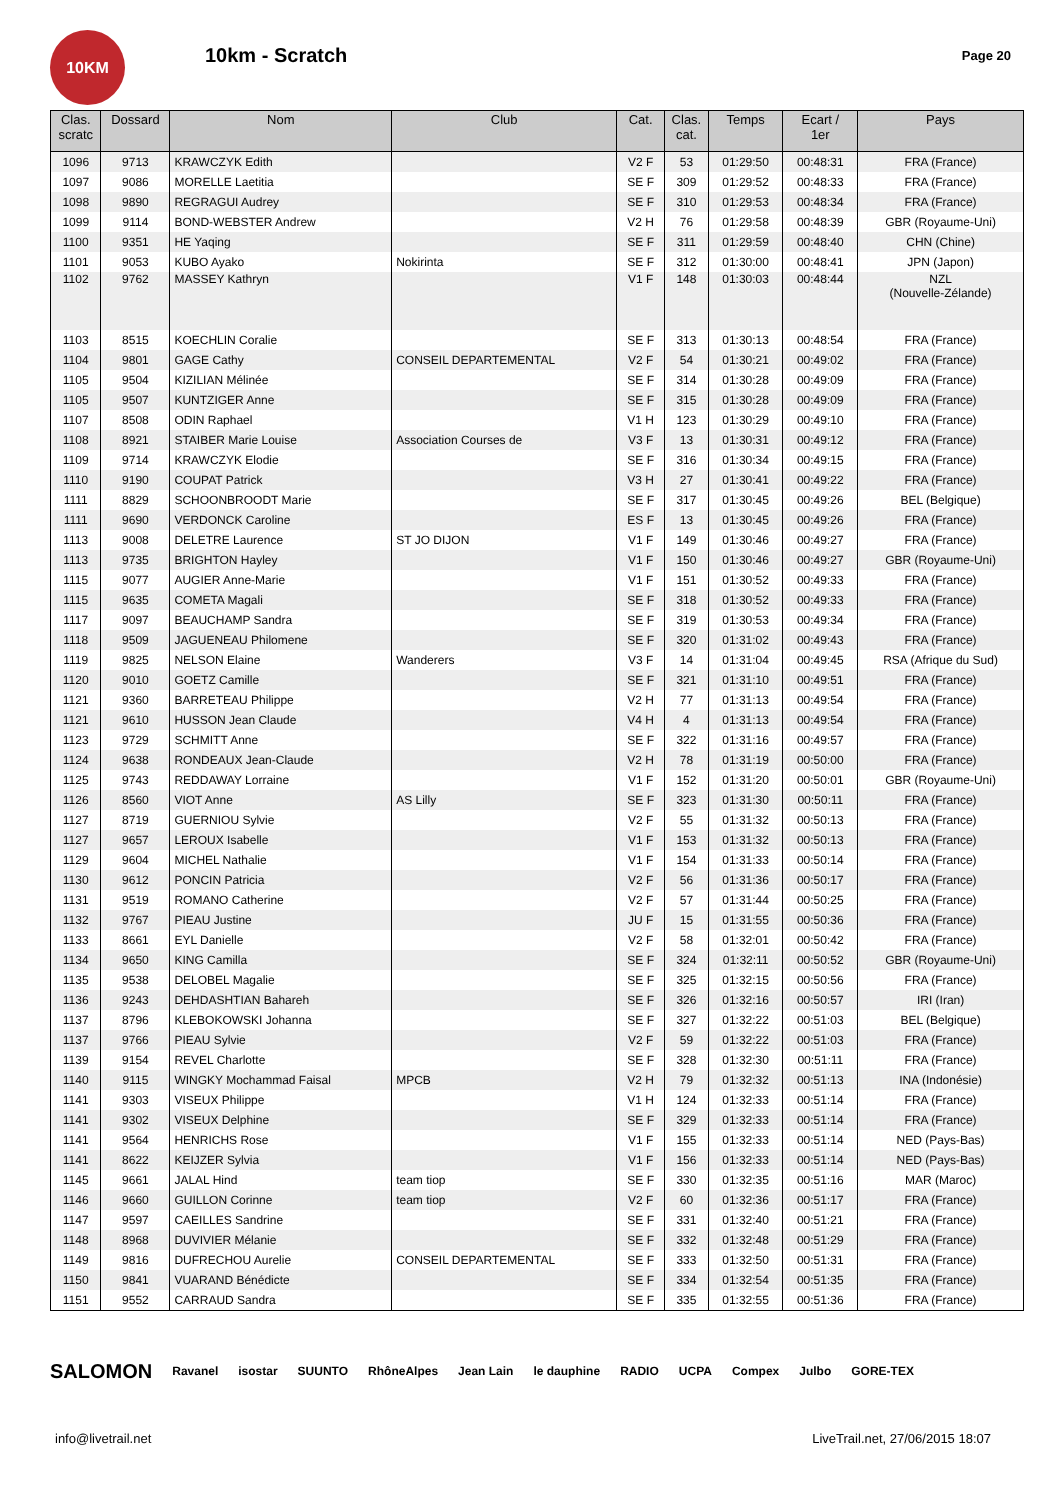10KM
10km - Scratch
Page 20
| Clas. scratc | Dossard | Nom | Club | Cat. | Clas. cat. | Temps | Ecart / 1er | Pays |
| --- | --- | --- | --- | --- | --- | --- | --- | --- |
| 1096 | 9713 | KRAWCZYK Edith | | V2 F | 53 | 01:29:50 | 00:48:31 | FRA (France) |
| 1097 | 9086 | MORELLE Laetitia | | SE F | 309 | 01:29:52 | 00:48:33 | FRA (France) |
| 1098 | 9890 | REGRAGUI Audrey | | SE F | 310 | 01:29:53 | 00:48:34 | FRA (France) |
| 1099 | 9114 | BOND-WEBSTER Andrew | | V2 H | 76 | 01:29:58 | 00:48:39 | GBR (Royaume-Uni) |
| 1100 | 9351 | HE Yaqing | | SE F | 311 | 01:29:59 | 00:48:40 | CHN (Chine) |
| 1101 | 9053 | KUBO Ayako | Nokirinta | SE F | 312 | 01:30:00 | 00:48:41 | JPN (Japon) |
| 1102 | 9762 | MASSEY Kathryn | | V1 F | 148 | 01:30:03 | 00:48:44 | NZL (Nouvelle-Zélande) |
| 1103 | 8515 | KOECHLIN Coralie | | SE F | 313 | 01:30:13 | 00:48:54 | FRA (France) |
| 1104 | 9801 | GAGE Cathy | CONSEIL DEPARTEMENTAL | V2 F | 54 | 01:30:21 | 00:49:02 | FRA (France) |
| 1105 | 9504 | KIZILIAN Mélinée | | SE F | 314 | 01:30:28 | 00:49:09 | FRA (France) |
| 1105 | 9507 | KUNTZIGER Anne | | SE F | 315 | 01:30:28 | 00:49:09 | FRA (France) |
| 1107 | 8508 | ODIN Raphael | | V1 H | 123 | 01:30:29 | 00:49:10 | FRA (France) |
| 1108 | 8921 | STAIBER Marie Louise | Association Courses de | V3 F | 13 | 01:30:31 | 00:49:12 | FRA (France) |
| 1109 | 9714 | KRAWCZYK Elodie | | SE F | 316 | 01:30:34 | 00:49:15 | FRA (France) |
| 1110 | 9190 | COUPAT Patrick | | V3 H | 27 | 01:30:41 | 00:49:22 | FRA (France) |
| 1111 | 8829 | SCHOONBROODT Marie | | SE F | 317 | 01:30:45 | 00:49:26 | BEL (Belgique) |
| 1111 | 9690 | VERDONCK Caroline | | ES F | 13 | 01:30:45 | 00:49:26 | FRA (France) |
| 1113 | 9008 | DELETRE Laurence | ST JO DIJON | V1 F | 149 | 01:30:46 | 00:49:27 | FRA (France) |
| 1113 | 9735 | BRIGHTON Hayley | | V1 F | 150 | 01:30:46 | 00:49:27 | GBR (Royaume-Uni) |
| 1115 | 9077 | AUGIER Anne-Marie | | V1 F | 151 | 01:30:52 | 00:49:33 | FRA (France) |
| 1115 | 9635 | COMETA Magali | | SE F | 318 | 01:30:52 | 00:49:33 | FRA (France) |
| 1117 | 9097 | BEAUCHAMP Sandra | | SE F | 319 | 01:30:53 | 00:49:34 | FRA (France) |
| 1118 | 9509 | JAGUENEAU Philomene | | SE F | 320 | 01:31:02 | 00:49:43 | FRA (France) |
| 1119 | 9825 | NELSON Elaine | Wanderers | V3 F | 14 | 01:31:04 | 00:49:45 | RSA (Afrique du Sud) |
| 1120 | 9010 | GOETZ Camille | | SE F | 321 | 01:31:10 | 00:49:51 | FRA (France) |
| 1121 | 9360 | BARRETEAU Philippe | | V2 H | 77 | 01:31:13 | 00:49:54 | FRA (France) |
| 1121 | 9610 | HUSSON Jean Claude | | V4 H | 4 | 01:31:13 | 00:49:54 | FRA (France) |
| 1123 | 9729 | SCHMITT Anne | | SE F | 322 | 01:31:16 | 00:49:57 | FRA (France) |
| 1124 | 9638 | RONDEAUX Jean-Claude | | V2 H | 78 | 01:31:19 | 00:50:00 | FRA (France) |
| 1125 | 9743 | REDDAWAY Lorraine | | V1 F | 152 | 01:31:20 | 00:50:01 | GBR (Royaume-Uni) |
| 1126 | 8560 | VIOT Anne | AS Lilly | SE F | 323 | 01:31:30 | 00:50:11 | FRA (France) |
| 1127 | 8719 | GUERNIOU Sylvie | | V2 F | 55 | 01:31:32 | 00:50:13 | FRA (France) |
| 1127 | 9657 | LEROUX Isabelle | | V1 F | 153 | 01:31:32 | 00:50:13 | FRA (France) |
| 1129 | 9604 | MICHEL Nathalie | | V1 F | 154 | 01:31:33 | 00:50:14 | FRA (France) |
| 1130 | 9612 | PONCIN Patricia | | V2 F | 56 | 01:31:36 | 00:50:17 | FRA (France) |
| 1131 | 9519 | ROMANO Catherine | | V2 F | 57 | 01:31:44 | 00:50:25 | FRA (France) |
| 1132 | 9767 | PIEAU Justine | | JU F | 15 | 01:31:55 | 00:50:36 | FRA (France) |
| 1133 | 8661 | EYL Danielle | | V2 F | 58 | 01:32:01 | 00:50:42 | FRA (France) |
| 1134 | 9650 | KING Camilla | | SE F | 324 | 01:32:11 | 00:50:52 | GBR (Royaume-Uni) |
| 1135 | 9538 | DELOBEL Magalie | | SE F | 325 | 01:32:15 | 00:50:56 | FRA (France) |
| 1136 | 9243 | DEHDASHTIAN Bahareh | | SE F | 326 | 01:32:16 | 00:50:57 | IRI (Iran) |
| 1137 | 8796 | KLEBOKOWSKI Johanna | | SE F | 327 | 01:32:22 | 00:51:03 | BEL (Belgique) |
| 1137 | 9766 | PIEAU Sylvie | | V2 F | 59 | 01:32:22 | 00:51:03 | FRA (France) |
| 1139 | 9154 | REVEL Charlotte | | SE F | 328 | 01:32:30 | 00:51:11 | FRA (France) |
| 1140 | 9115 | WINGKY Mochammad Faisal | MPCB | V2 H | 79 | 01:32:32 | 00:51:13 | INA (Indonésie) |
| 1141 | 9303 | VISEUX Philippe | | V1 H | 124 | 01:32:33 | 00:51:14 | FRA (France) |
| 1141 | 9302 | VISEUX Delphine | | SE F | 329 | 01:32:33 | 00:51:14 | FRA (France) |
| 1141 | 9564 | HENRICHS Rose | | V1 F | 155 | 01:32:33 | 00:51:14 | NED (Pays-Bas) |
| 1141 | 8622 | KEIJZER Sylvia | | V1 F | 156 | 01:32:33 | 00:51:14 | NED (Pays-Bas) |
| 1145 | 9661 | JALAL Hind | team tiop | SE F | 330 | 01:32:35 | 00:51:16 | MAR (Maroc) |
| 1146 | 9660 | GUILLON Corinne | team tiop | V2 F | 60 | 01:32:36 | 00:51:17 | FRA (France) |
| 1147 | 9597 | CAEILLES Sandrine | | SE F | 331 | 01:32:40 | 00:51:21 | FRA (France) |
| 1148 | 8968 | DUVIVIER Mélanie | | SE F | 332 | 01:32:48 | 00:51:29 | FRA (France) |
| 1149 | 9816 | DUFRECHOU Aurelie | CONSEIL DEPARTEMENTAL | SE F | 333 | 01:32:50 | 00:51:31 | FRA (France) |
| 1150 | 9841 | VUARAND Bénédicte | | SE F | 334 | 01:32:54 | 00:51:35 | FRA (France) |
| 1151 | 9552 | CARRAUD Sandra | | SE F | 335 | 01:32:55 | 00:51:36 | FRA (France) |
SALOMON Ravanel isostar SUUNTO RhôneAlpes Jean Lain le dauphine RADIO UCPA Compex Julbo GORE-TEX
info@livetrail.net LiveTrail.net, 27/06/2015 18:07